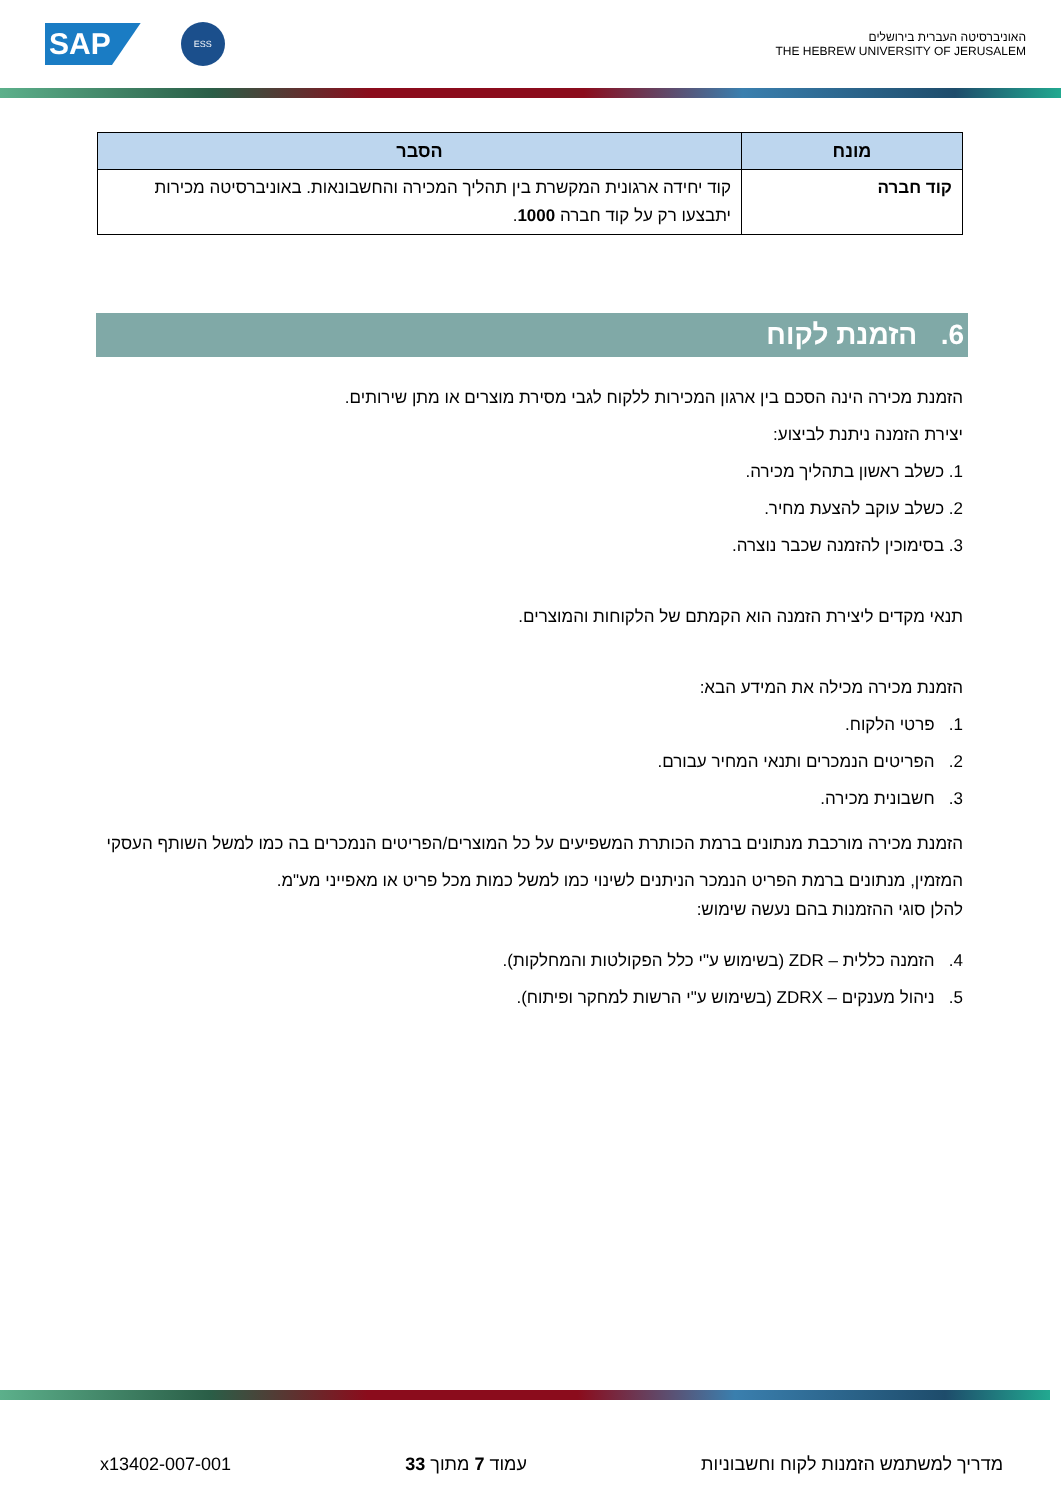SAP
ESS
האוניברסיטה העברית בירושלים
THE HEBREW UNIVERSITY OF JERUSALEM
| מונח | הסבר |
| --- | --- |
| קוד חברה | קוד יחידה ארגונית המקשרת בין תהליך המכירה והחשבונאות. באוניברסיטה מכירות יתבצעו רק על קוד חברה 1000 . |
6. הזמנת לקוח
הזמנת מכירה הינה הסכם בין ארגון המכירות ללקוח לגבי מסירת מוצרים או מתן שירותים.
יצירת הזמנה ניתנת לביצוע:
1. כשלב ראשון בתהליך מכירה.
2. כשלב עוקב להצעת מחיר.
3. בסימוכין להזמנה שכבר נוצרה.
תנאי מקדים ליצירת הזמנה הוא הקמתם של הלקוחות והמוצרים.
הזמנת מכירה מכילה את המידע הבא:
1. פרטי הלקוח.
2. הפריטים הנמכרים ותנאי המחיר עבורם.
3. חשבונית מכירה.
הזמנת מכירה מורכבת מנתונים ברמת הכותרת המשפיעים על כל המוצרים/הפריטים הנמכרים בה כמו למשל השותף העסקי המזמין, מנתונים ברמת הפריט הנמכר הניתנים לשינוי כמו למשל כמות מכל פריט או מאפייני מע"מ.
להלן סוגי ההזמנות בהם נעשה שימוש:
4. הזמנה כללית – ZDR (בשימוש ע"י כלל הפקולטות והמחלקות).
5. ניהול מענקים – ZDRX (בשימוש ע"י הרשות למחקר ופיתוח).
מדריך למשתמש הזמנות לקוח וחשבוניות עמוד 7 מתוך 33 x13402-007-001